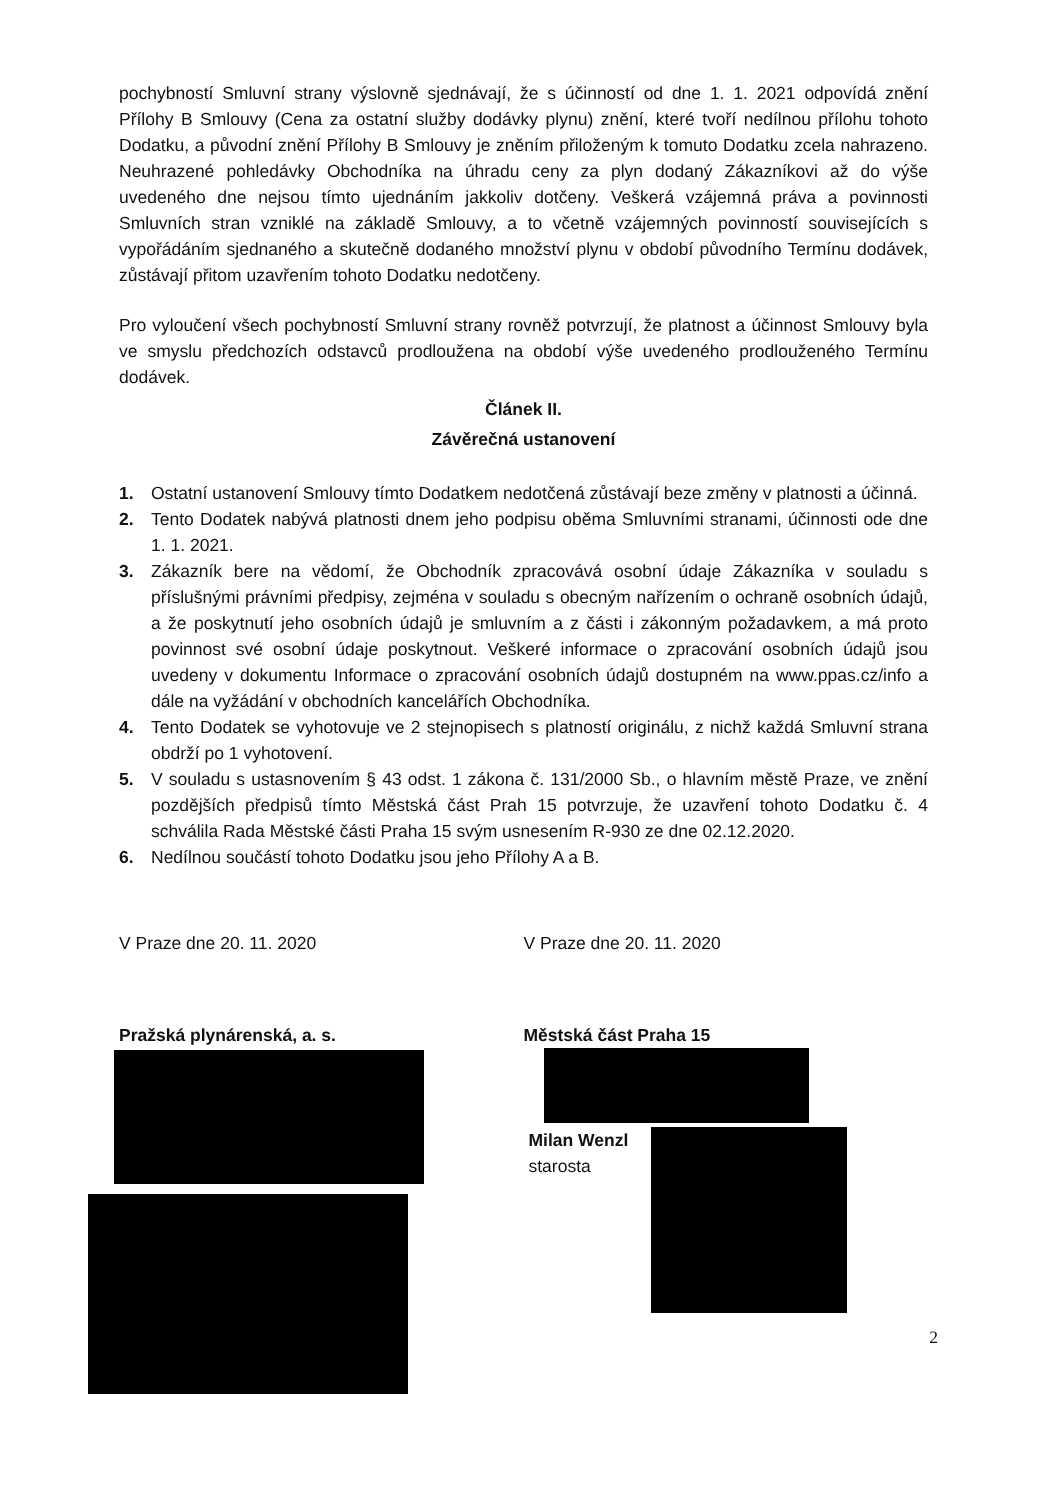pochybností Smluvní strany výslovně sjednávají, že s účinností od dne 1. 1. 2021 odpovídá znění Přílohy B Smlouvy (Cena za ostatní služby dodávky plynu) znění, které tvoří nedílnou přílohu tohoto Dodatku, a původní znění Přílohy B Smlouvy je zněním přiloženým k tomuto Dodatku zcela nahrazeno. Neuhrazené pohledávky Obchodníka na úhradu ceny za plyn dodaný Zákazníkovi až do výše uvedeného dne nejsou tímto ujednáním jakkoliv dotčeny. Veškerá vzájemná práva a povinnosti Smluvních stran vzniklé na základě Smlouvy, a to včetně vzájemných povinností souvisejících s vypořádáním sjednaného a skutečně dodaného množství plynu v období původního Termínu dodávek, zůstávají přitom uzavřením tohoto Dodatku nedotčeny.
Pro vyloučení všech pochybností Smluvní strany rovněž potvrzují, že platnost a účinnost Smlouvy byla ve smyslu předchozích odstavců prodloužena na období výše uvedeného prodlouženého Termínu dodávek.
Článek II.
Závěrečná ustanovení
1. Ostatní ustanovení Smlouvy tímto Dodatkem nedotčená zůstávají beze změny v platnosti a účinná.
2. Tento Dodatek nabývá platnosti dnem jeho podpisu oběma Smluvními stranami, účinnosti ode dne 1. 1. 2021.
3. Zákazník bere na vědomí, že Obchodník zpracovává osobní údaje Zákazníka v souladu s příslušnými právními předpisy, zejména v souladu s obecným nařízením o ochraně osobních údajů, a že poskytnutí jeho osobních údajů je smluvním a z části i zákonným požadavkem, a má proto povinnost své osobní údaje poskytnout. Veškeré informace o zpracování osobních údajů jsou uvedeny v dokumentu Informace o zpracování osobních údajů dostupném na www.ppas.cz/info a dále na vyžádání v obchodních kancelářích Obchodníka.
4. Tento Dodatek se vyhotovuje ve 2 stejnopisech s platností originálu, z nichž každá Smluvní strana obdrží po 1 vyhotovení.
5. V souladu s ustasnovením § 43 odst. 1 zákona č. 131/2000 Sb., o hlavním městě Praze, ve znění pozdějších předpisů tímto Městská část Prah 15 potvrzuje, že uzavření tohoto Dodatku č. 4 schválila Rada Městské části Praha 15 svým usnesením R-930 ze dne 02.12.2020.
6. Nedílnou součástí tohoto Dodatku jsou jeho Přílohy A a B.
V Praze dne 20. 11. 2020 V Praze dne 20. 11. 2020
Pražská plynárenská, a. s. Městská část Praha 15
Milan Wenzl
starosta
2